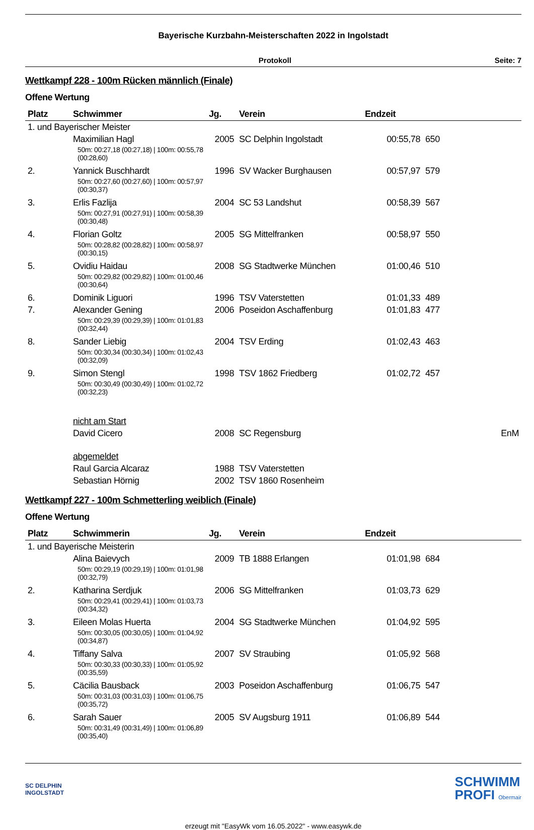Bayerische Kurzbahn-Meisterschaften 2022 in Ingolstadt
Protokoll Seite: 7
Wettkampf 228 - 100m Rücken männlich (Finale)
Offene Wertung
| Platz | Schwimmer | Jg. | Verein | Endzeit | | |
| --- | --- | --- | --- | --- | --- | --- |
| 1. und Bayerischer Meister | | | | | | |
| | Maximilian Hagl | 2005 | SC Delphin Ingolstadt | 00:55,78 | 650 | |
| | 50m: 00:27,18 (00:27,18) / 100m: 00:55,78 (00:28,60) | | | | | |
| 2. | Yannick Buschhardt | 1996 | SV Wacker Burghausen | 00:57,97 | 579 | |
| | 50m: 00:27,60 (00:27,60) / 100m: 00:57,97 (00:30,37) | | | | | |
| 3. | Erlis Fazlija | 2004 | SC 53 Landshut | 00:58,39 | 567 | |
| | 50m: 00:27,91 (00:27,91) / 100m: 00:58,39 (00:30,48) | | | | | |
| 4. | Florian Goltz | 2005 | SG Mittelfranken | 00:58,97 | 550 | |
| | 50m: 00:28,82 (00:28,82) / 100m: 00:58,97 (00:30,15) | | | | | |
| 5. | Ovidiu Haidau | 2008 | SG Stadtwerke München | 01:00,46 | 510 | |
| | 50m: 00:29,82 (00:29,82) / 100m: 01:00,46 (00:30,64) | | | | | |
| 6. | Dominik Liguori | 1996 | TSV Vaterstetten | 01:01,33 | 489 | |
| 7. | Alexander Gening | 2006 | Poseidon Aschaffenburg | 01:01,83 | 477 | |
| | 50m: 00:29,39 (00:29,39) / 100m: 01:01,83 (00:32,44) | | | | | |
| 8. | Sander Liebig | 2004 | TSV Erding | 01:02,43 | 463 | |
| | 50m: 00:30,34 (00:30,34) / 100m: 01:02,43 (00:32,09) | | | | | |
| 9. | Simon Stengl | 1998 | TSV 1862 Friedberg | 01:02,72 | 457 | |
| | 50m: 00:30,49 (00:30,49) / 100m: 01:02,72 (00:32,23) | | | | | |
| | nicht am Start | | | | | |
| | David Cicero | 2008 | SC Regensburg | | | EnM |
| | abgemeldet | | | | | |
| | Raul Garcia Alcaraz | 1988 | TSV Vaterstetten | | | |
| | Sebastian Hörnig | 2002 | TSV 1860 Rosenheim | | | |
Wettkampf 227 - 100m Schmetterling weiblich (Finale)
Offene Wertung
| Platz | Schwimmerin | Jg. | Verein | Endzeit | | |
| --- | --- | --- | --- | --- | --- | --- |
| 1. und Bayerische Meisterin | | | | | | |
| | Alina Baievych | 2009 | TB 1888 Erlangen | 01:01,98 | 684 | |
| | 50m: 00:29,19 (00:29,19) / 100m: 01:01,98 (00:32,79) | | | | | |
| 2. | Katharina Serdjuk | 2006 | SG Mittelfranken | 01:03,73 | 629 | |
| | 50m: 00:29,41 (00:29,41) / 100m: 01:03,73 (00:34,32) | | | | | |
| 3. | Eileen Molas Huerta | 2004 | SG Stadtwerke München | 01:04,92 | 595 | |
| | 50m: 00:30,05 (00:30,05) / 100m: 01:04,92 (00:34,87) | | | | | |
| 4. | Tiffany Salva | 2007 | SV Straubing | 01:05,92 | 568 | |
| | 50m: 00:30,33 (00:30,33) / 100m: 01:05,92 (00:35,59) | | | | | |
| 5. | Cäcilia Bausback | 2003 | Poseidon Aschaffenburg | 01:06,75 | 547 | |
| | 50m: 00:31,03 (00:31,03) / 100m: 01:06,75 (00:35,72) | | | | | |
| 6. | Sarah Sauer | 2005 | SV Augsburg 1911 | 01:06,89 | 544 | |
| | 50m: 00:31,49 (00:31,49) / 100m: 01:06,89 (00:35,40) | | | | | |
SC DELPHIN
INGOLSTADT
SCHWIMM
PROFI Obermair
erzeugt mit "EasyWk vom 16.05.2022" - www.easywk.de